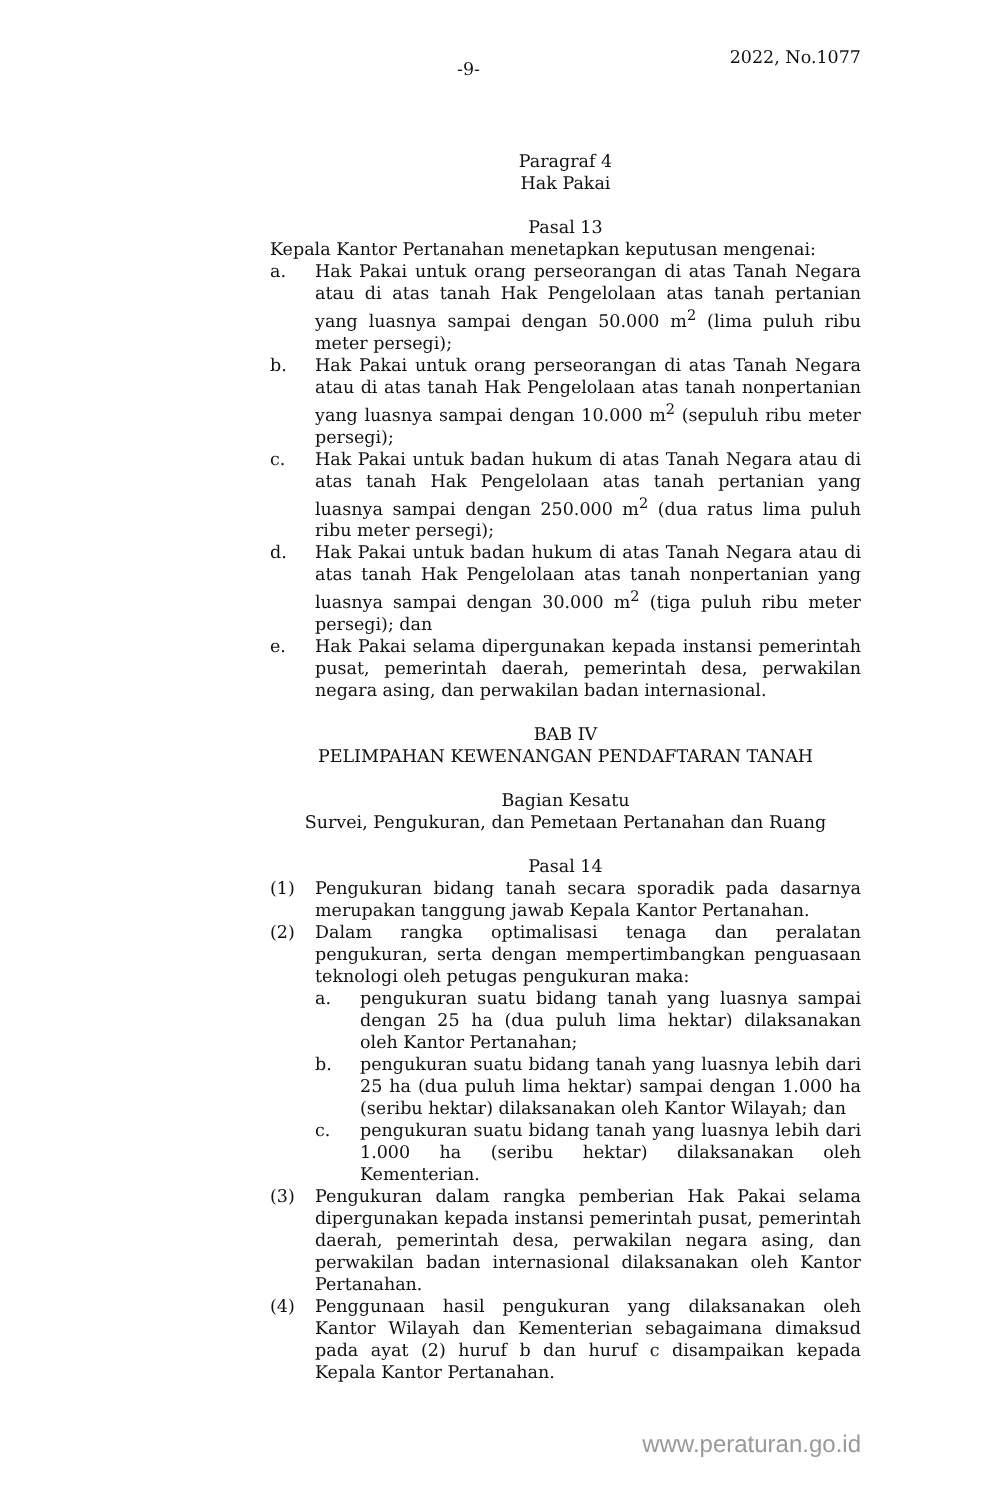-9- 2022, No.1077
Paragraf 4
Hak Pakai
Pasal 13
Kepala Kantor Pertanahan menetapkan keputusan mengenai:
a. Hak Pakai untuk orang perseorangan di atas Tanah Negara atau di atas tanah Hak Pengelolaan atas tanah pertanian yang luasnya sampai dengan 50.000 m<sup>2</sup> (lima puluh ribu meter persegi);
b. Hak Pakai untuk orang perseorangan di atas Tanah Negara atau di atas tanah Hak Pengelolaan atas tanah nonpertanian yang luasnya sampai dengan 10.000 m<sup>2</sup> (sepuluh ribu meter persegi);
c. Hak Pakai untuk badan hukum di atas Tanah Negara atau di atas tanah Hak Pengelolaan atas tanah pertanian yang luasnya sampai dengan 250.000 m<sup>2</sup> (dua ratus lima puluh ribu meter persegi);
d. Hak Pakai untuk badan hukum di atas Tanah Negara atau di atas tanah Hak Pengelolaan atas tanah nonpertanian yang luasnya sampai dengan 30.000 m<sup>2</sup> (tiga puluh ribu meter persegi); dan
e. Hak Pakai selama dipergunakan kepada instansi pemerintah pusat, pemerintah daerah, pemerintah desa, perwakilan negara asing, dan perwakilan badan internasional.
BAB IV
PELIMPAHAN KEWENANGAN PENDAFTARAN TANAH
Bagian Kesatu
Survei, Pengukuran, dan Pemetaan Pertanahan dan Ruang
Pasal 14
(1) Pengukuran bidang tanah secara sporadik pada dasarnya merupakan tanggung jawab Kepala Kantor Pertanahan.
(2) Dalam rangka optimalisasi tenaga dan peralatan pengukuran, serta dengan mempertimbangkan penguasaan teknologi oleh petugas pengukuran maka:
a. pengukuran suatu bidang tanah yang luasnya sampai dengan 25 ha (dua puluh lima hektar) dilaksanakan oleh Kantor Pertanahan;
b. pengukuran suatu bidang tanah yang luasnya lebih dari 25 ha (dua puluh lima hektar) sampai dengan 1.000 ha (seribu hektar) dilaksanakan oleh Kantor Wilayah; dan
c. pengukuran suatu bidang tanah yang luasnya lebih dari 1.000 ha (seribu hektar) dilaksanakan oleh Kementerian.
(3) Pengukuran dalam rangka pemberian Hak Pakai selama dipergunakan kepada instansi pemerintah pusat, pemerintah daerah, pemerintah desa, perwakilan negara asing, dan perwakilan badan internasional dilaksanakan oleh Kantor Pertanahan.
(4) Penggunaan hasil pengukuran yang dilaksanakan oleh Kantor Wilayah dan Kementerian sebagaimana dimaksud pada ayat (2) huruf b dan huruf c disampaikan kepada Kepala Kantor Pertanahan.
www.peraturan.go.id